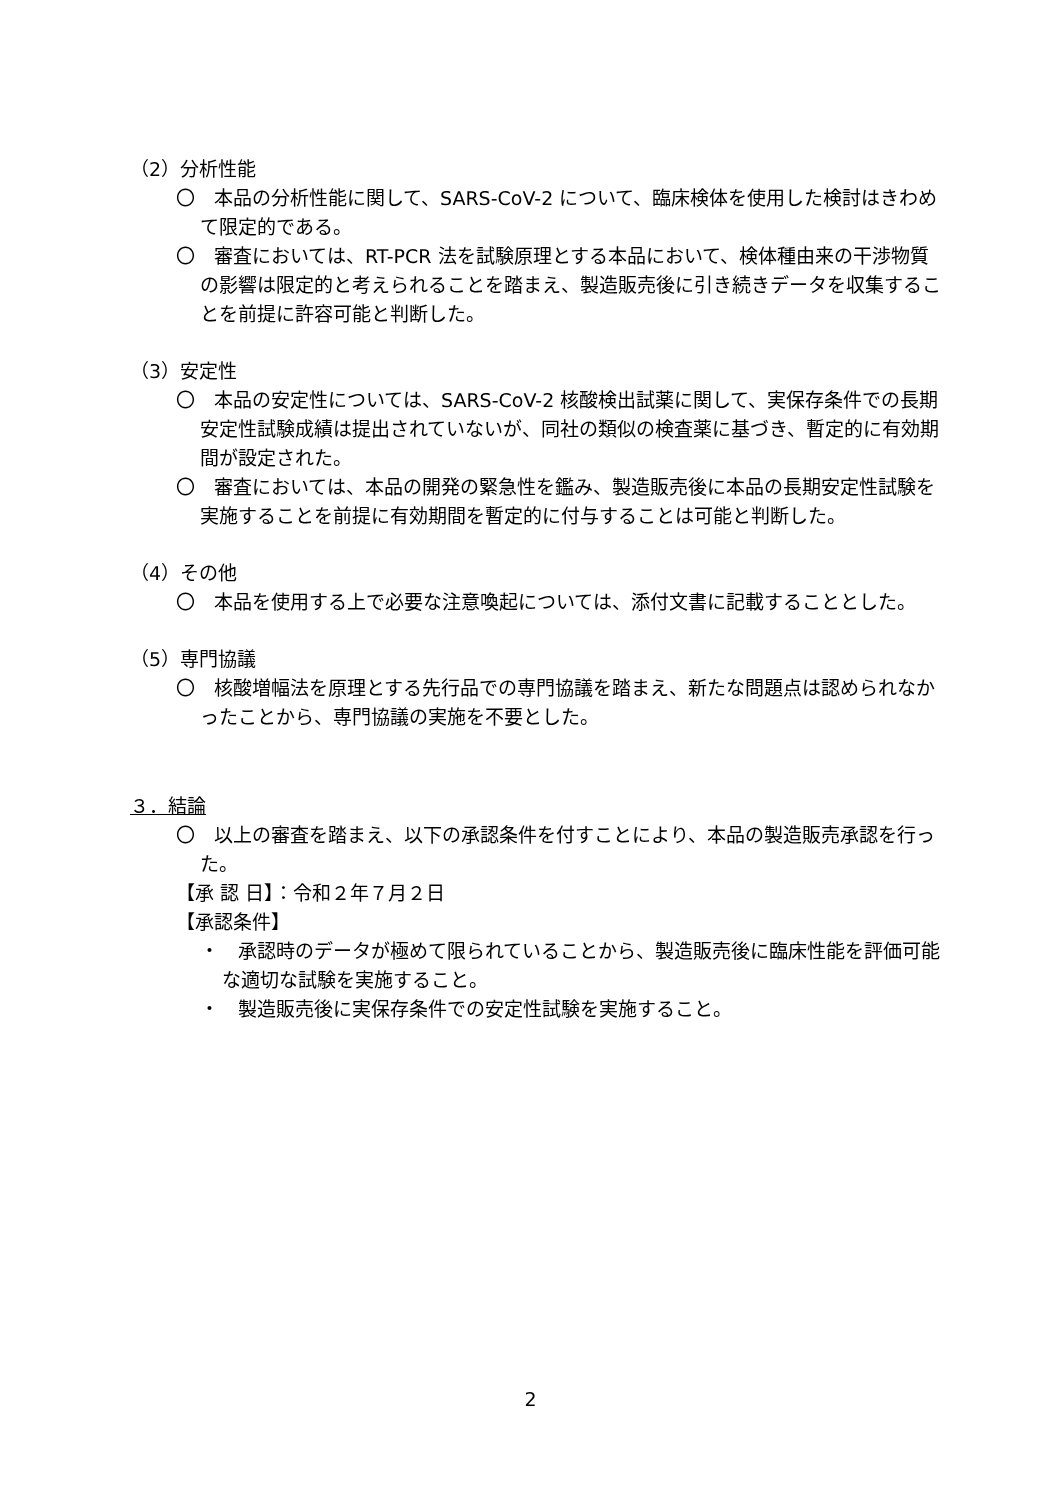（2）分析性能
〇　本品の分析性能に関して、SARS-CoV-2 について、臨床検体を使用した検討はきわめて限定的である。
〇　審査においては、RT-PCR 法を試験原理とする本品において、検体種由来の干渉物質の影響は限定的と考えられることを踏まえ、製造販売後に引き続きデータを収集することを前提に許容可能と判断した。
（3）安定性
〇　本品の安定性については、SARS-CoV-2 核酸検出試薬に関して、実保存条件での長期安定性試験成績は提出されていないが、同社の類似の検査薬に基づき、暫定的に有効期間が設定された。
〇　審査においては、本品の開発の緊急性を鑑み、製造販売後に本品の長期安定性試験を実施することを前提に有効期間を暫定的に付与することは可能と判断した。
（4）その他
〇　本品を使用する上で必要な注意喚起については、添付文書に記載することとした。
（5）専門協議
〇　核酸増幅法を原理とする先行品での専門協議を踏まえ、新たな問題点は認められなかったことから、専門協議の実施を不要とした。
３．結論
〇　以上の審査を踏まえ、以下の承認条件を付すことにより、本品の製造販売承認を行った。
【承 認 日】：令和２年７月２日
【承認条件】
・　承認時のデータが極めて限られていることから、製造販売後に臨床性能を評価可能な適切な試験を実施すること。
・　製造販売後に実保存条件での安定性試験を実施すること。
2